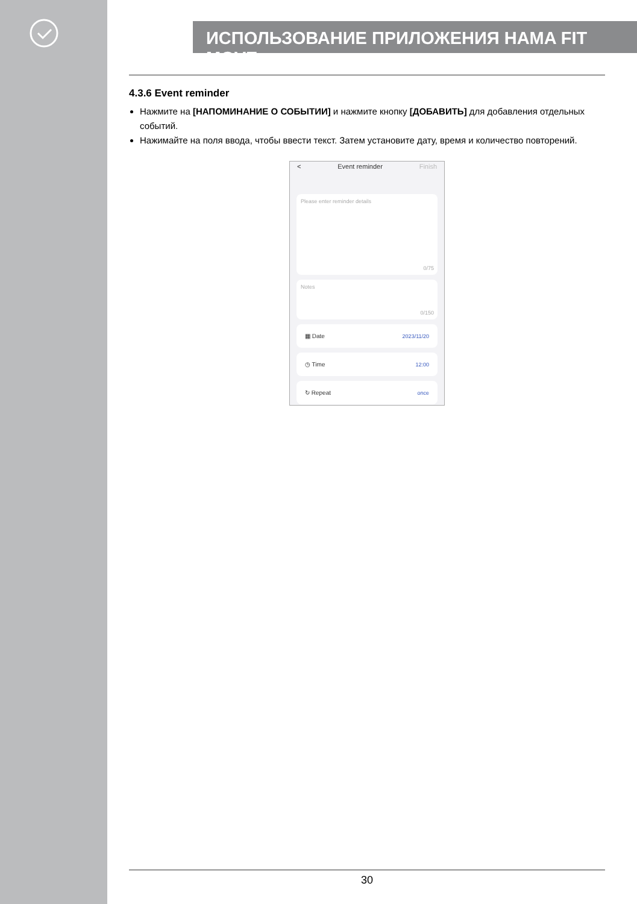ИСПОЛЬЗОВАНИЕ ПРИЛОЖЕНИЯ HAMA FIT MOVE
4.3.6 Event reminder
Нажмите на [НАПОМИНАНИЕ О СОБЫТИИ] и нажмите кнопку [ДОБАВИТЬ] для добавления отдельных событий.
Нажимайте на поля ввода, чтобы ввести текст. Затем установите дату, время и количество повторений.
< Event reminder Finish
Please enter reminder details
0/75
Notes
0/150
▦ Date 2023/11/20
◷ Time 12:00
↻ Repeat once
30